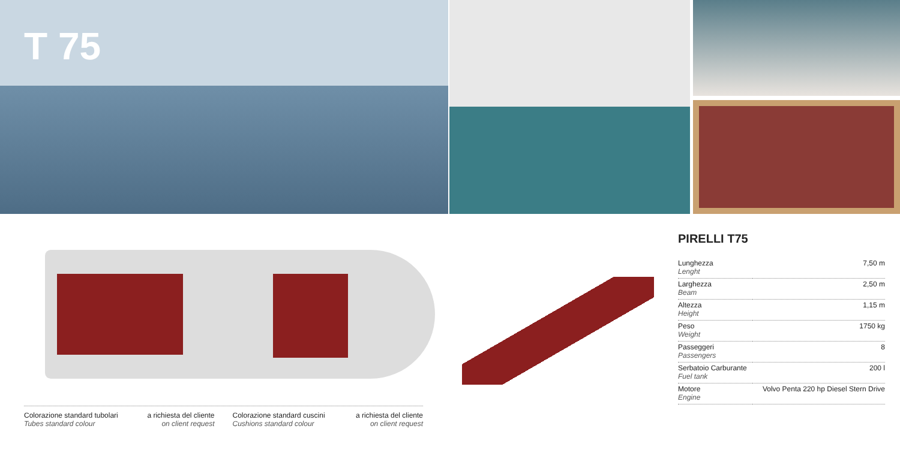T 75
PIRELLI T75
| Lunghezza Lenght | 7,50 m |
| Larghezza Beam | 2,50 m |
| Altezza Height | 1,15 m |
| Peso Weight | 1750 kg |
| Passeggeri Passengers | 8 |
| Serbatoio Carburante Fuel tank | 200 l |
| Motore Engine | Volvo Penta 220 hp Diesel Stern Drive |
Colorazione standard tubolari
Tubes standard colour
a richiesta del cliente
on client request
Colorazione standard cuscini
Cushions standard colour
a richiesta del cliente
on client request